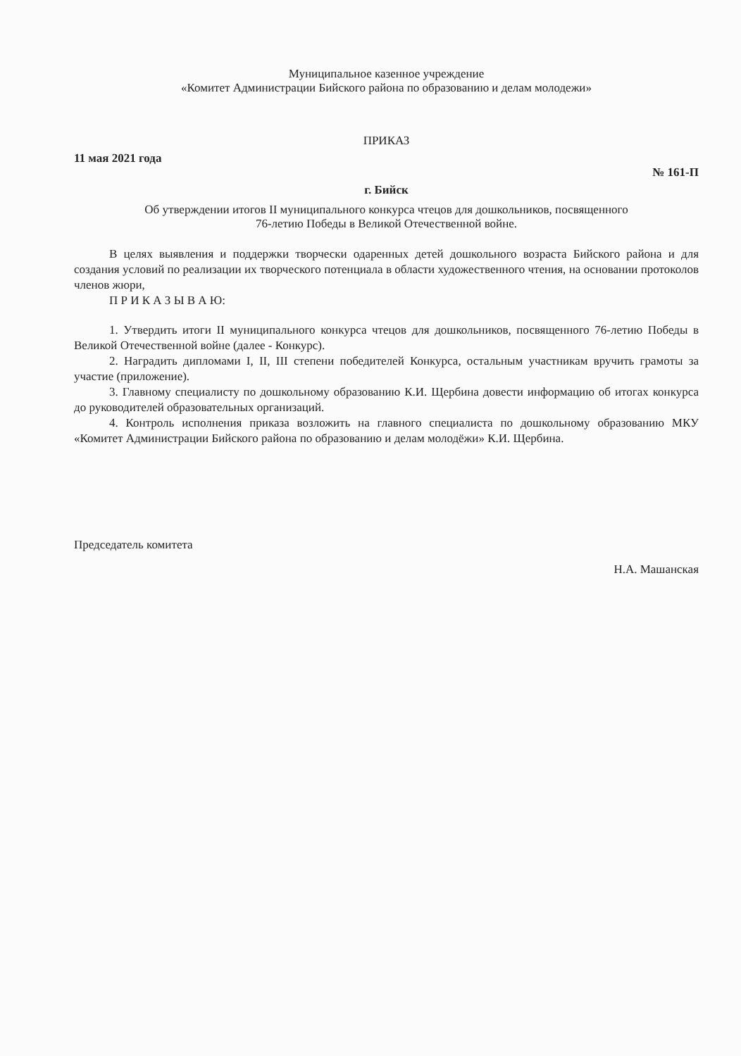Муниципальное казенное учреждение
«Комитет Администрации Бийского района по образованию и делам молодежи»
ПРИКАЗ
11 мая 2021 года
№ 161-П
г. Бийск
Об утверждении итогов II муниципального конкурса чтецов для дошкольников, посвященного
76-летию Победы в Великой Отечественной войне.
В целях выявления и поддержки творчески одаренных детей дошкольного возраста Бийского района и для создания условий по реализации их творческого потенциала в области художественного чтения, на основании протоколов членов жюри,
П Р И К А З Ы В А Ю:
1. Утвердить итоги II муниципального конкурса чтецов для дошкольников, посвященного 76-летию Победы в Великой Отечественной войне (далее - Конкурс).
2. Наградить дипломами I, II, III степени победителей Конкурса, остальным участникам вручить грамоты за участие (приложение).
3. Главному специалисту по дошкольному образованию К.И. Щербина довести информацию об итогах конкурса до руководителей образовательных организаций.
4. Контроль исполнения приказа возложить на главного специалиста по дошкольному образованию МКУ «Комитет Администрации Бийского района по образованию и делам молодёжи» К.И. Щербина.
Председатель комитета
Н.А. Машанская